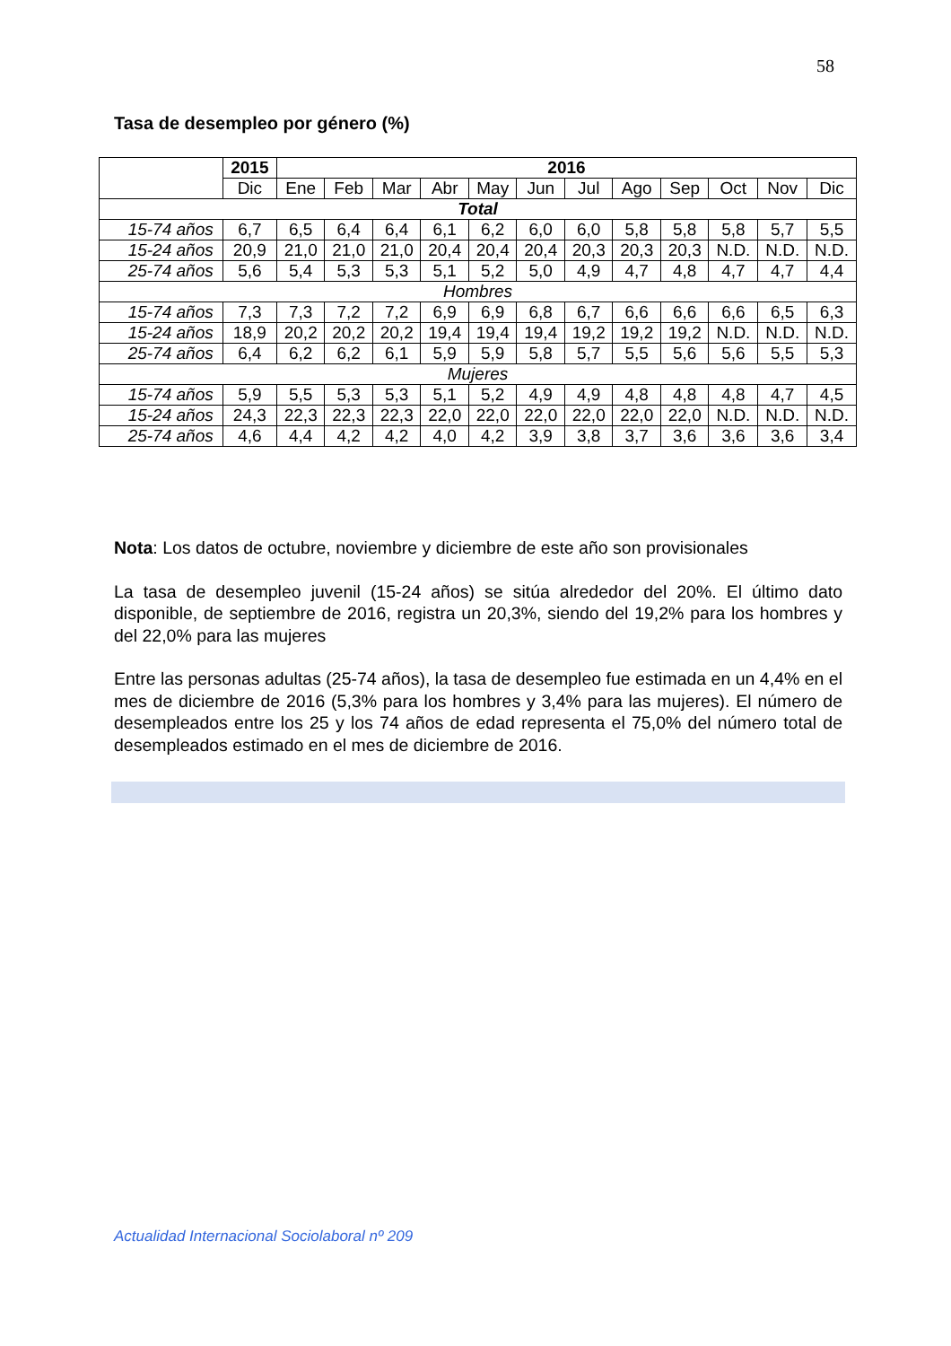58
Tasa de desempleo por género (%)
| | 2015 | 2016 | | | | | | | | | | | |
| --- | --- | --- | --- | --- | --- | --- | --- | --- | --- | --- | --- | --- | --- |
| | Dic | Ene | Feb | Mar | Abr | May | Jun | Jul | Ago | Sep | Oct | Nov | Dic |
| Total | | | | | | | | | | | | | |
| 15-74 años | 6,7 | 6,5 | 6,4 | 6,4 | 6,1 | 6,2 | 6,0 | 6,0 | 5,8 | 5,8 | 5,8 | 5,7 | 5,5 |
| 15-24 años | 20,9 | 21,0 | 21,0 | 21,0 | 20,4 | 20,4 | 20,4 | 20,3 | 20,3 | 20,3 | N.D. | N.D. | N.D. |
| 25-74 años | 5,6 | 5,4 | 5,3 | 5,3 | 5,1 | 5,2 | 5,0 | 4,9 | 4,7 | 4,8 | 4,7 | 4,7 | 4,4 |
| Hombres | | | | | | | | | | | | | |
| 15-74 años | 7,3 | 7,3 | 7,2 | 7,2 | 6,9 | 6,9 | 6,8 | 6,7 | 6,6 | 6,6 | 6,6 | 6,5 | 6,3 |
| 15-24 años | 18,9 | 20,2 | 20,2 | 20,2 | 19,4 | 19,4 | 19,4 | 19,2 | 19,2 | 19,2 | N.D. | N.D. | N.D. |
| 25-74 años | 6,4 | 6,2 | 6,2 | 6,1 | 5,9 | 5,9 | 5,8 | 5,7 | 5,5 | 5,6 | 5,6 | 5,5 | 5,3 |
| Mujeres | | | | | | | | | | | | | |
| 15-74 años | 5,9 | 5,5 | 5,3 | 5,3 | 5,1 | 5,2 | 4,9 | 4,9 | 4,8 | 4,8 | 4,8 | 4,7 | 4,5 |
| 15-24 años | 24,3 | 22,3 | 22,3 | 22,3 | 22,0 | 22,0 | 22,0 | 22,0 | 22,0 | 22,0 | N.D. | N.D. | N.D. |
| 25-74 años | 4,6 | 4,4 | 4,2 | 4,2 | 4,0 | 4,2 | 3,9 | 3,8 | 3,7 | 3,6 | 3,6 | 3,6 | 3,4 |
Nota: Los datos de octubre, noviembre y diciembre de este año son provisionales
La tasa de desempleo juvenil (15-24 años) se sitúa alrededor del 20%. El último dato disponible, de septiembre de 2016, registra un 20,3%, siendo del 19,2% para los hombres y del 22,0% para las mujeres
Entre las personas adultas (25-74 años), la tasa de desempleo fue estimada en un 4,4% en el mes de diciembre de 2016 (5,3% para los hombres y 3,4% para las mujeres). El número de desempleados entre los 25 y los 74 años de edad representa el 75,0% del número total de desempleados estimado en el mes de diciembre de 2016.
Actualidad Internacional Sociolaboral nº 209